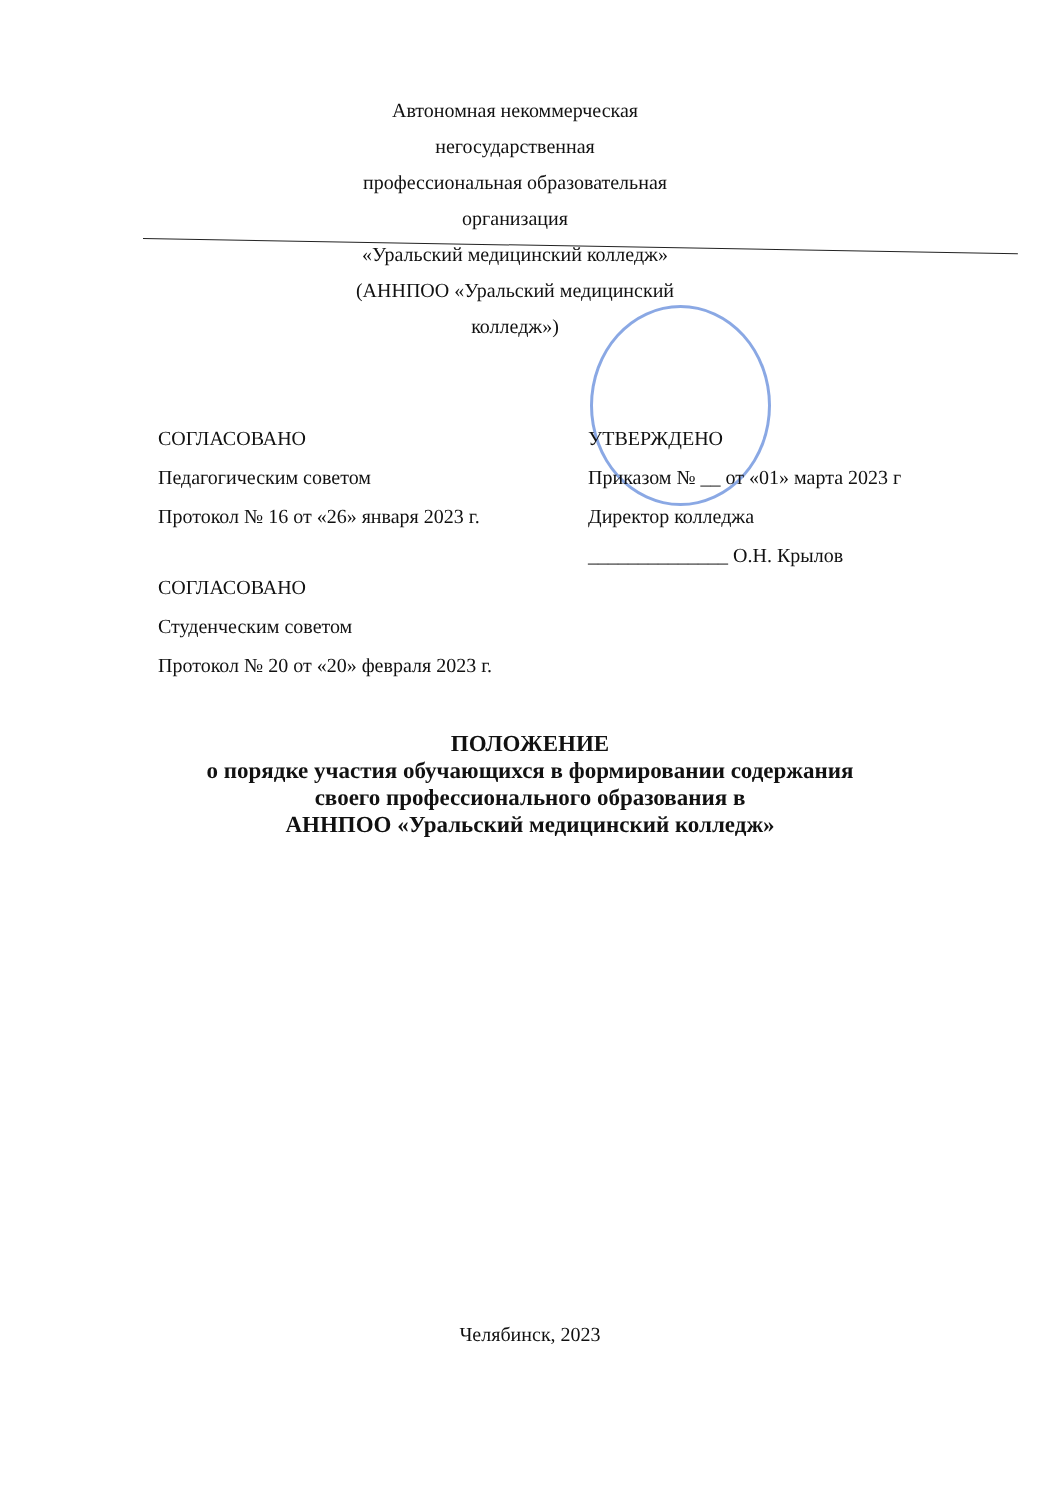Автономная некоммерческая негосударственная
профессиональная образовательная организация
«Уральский медицинский колледж»
(АННПОО «Уральский медицинский колледж»)
СОГЛАСОВАНО
Педагогическим советом
Протокол № 16 от «26» января 2023 г.
СОГЛАСОВАНО
Студенческим советом
Протокол № 20 от «20» февраля 2023 г.
УТВЕРЖДЕНО
Приказом № __ от «01» марта 2023 г
Директор колледжа
______________ О.Н. Крылов
ПОЛОЖЕНИЕ
о порядке участия обучающихся в формировании содержания
своего профессионального образования в
АННПОО «Уральский медицинский колледж»
Челябинск, 2023